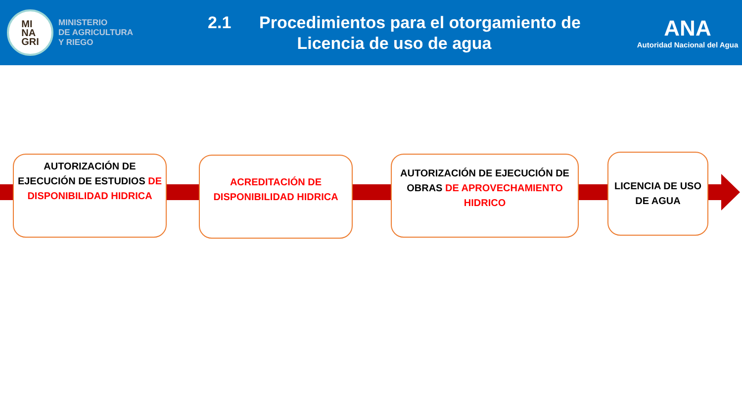MI
NA
GRI
MINISTERIO
DE AGRICULTURA
Y RIEGO
2.1 Procedimientos para el otorgamiento de
Licencia de uso de agua
ANA
Autoridad Nacional del Agua
AUTORIZACIÓN DE EJECUCIÓN DE ESTUDIOS DE DISPONIBILIDAD HIDRICA
ACREDITACIÓN DE DISPONIBILIDAD HIDRICA
AUTORIZACIÓN DE EJECUCIÓN DE OBRAS DE APROVECHAMIENTO HIDRICO
LICENCIA DE USO DE AGUA